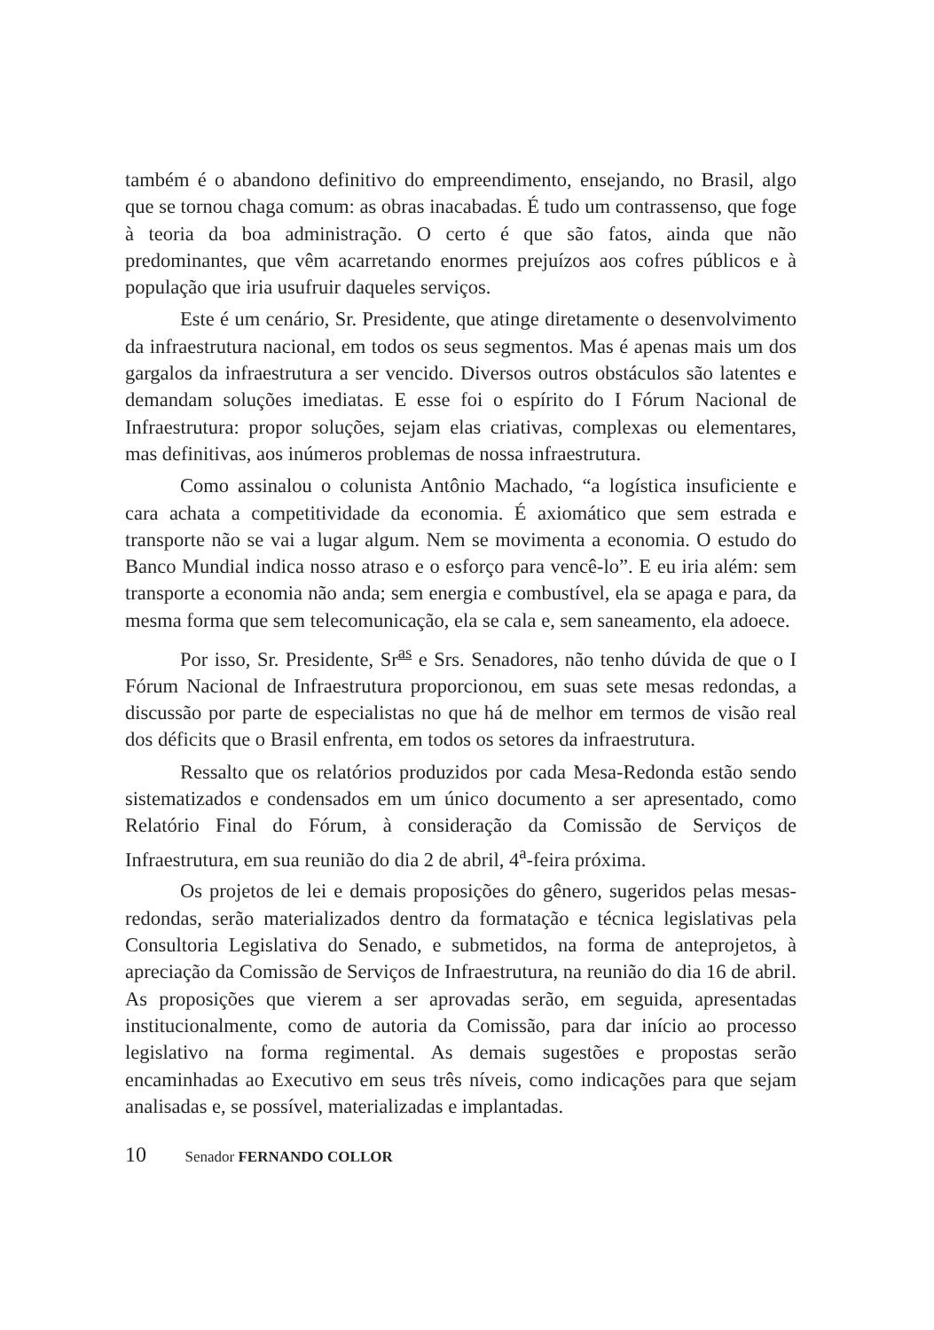também é o abandono definitivo do empreendimento, ensejando, no Brasil, algo que se tornou chaga comum: as obras inacabadas. É tudo um contrassenso, que foge à teoria da boa administração. O certo é que são fatos, ainda que não predominantes, que vêm acarretando enormes prejuízos aos cofres públicos e à população que iria usufruir daqueles serviços.
Este é um cenário, Sr. Presidente, que atinge diretamente o desenvolvimento da infraestrutura nacional, em todos os seus segmentos. Mas é apenas mais um dos gargalos da infraestrutura a ser vencido. Diversos outros obstáculos são latentes e demandam soluções imediatas. E esse foi o espírito do I Fórum Nacional de Infraestrutura: propor soluções, sejam elas criativas, complexas ou elementares, mas definitivas, aos inúmeros problemas de nossa infraestrutura.
Como assinalou o colunista Antônio Machado, “a logística insuficiente e cara achata a competitividade da economia. É axiomático que sem estrada e transporte não se vai a lugar algum. Nem se movimenta a economia. O estudo do Banco Mundial indica nosso atraso e o esforço para vencê-lo”. E eu iria além: sem transporte a economia não anda; sem energia e combustível, ela se apaga e para, da mesma forma que sem telecomunicação, ela se cala e, sem saneamento, ela adoece.
Por isso, Sr. Presidente, Sr<sup>as</sup> e Srs. Senadores, não tenho dúvida de que o I Fórum Nacional de Infraestrutura proporcionou, em suas sete mesas redondas, a discussão por parte de especialistas no que há de melhor em termos de visão real dos déficits que o Brasil enfrenta, em todos os setores da infraestrutura.
Ressalto que os relatórios produzidos por cada Mesa-Redonda estão sendo sistematizados e condensados em um único documento a ser apresentado, como Relatório Final do Fórum, à consideração da Comissão de Serviços de Infraestrutura, em sua reunião do dia 2 de abril, 4<sup>a</sup>-feira próxima.
Os projetos de lei e demais proposições do gênero, sugeridos pelas mesas-redondas, serão materializados dentro da formatação e técnica legislativas pela Consultoria Legislativa do Senado, e submetidos, na forma de anteprojetos, à apreciação da Comissão de Serviços de Infraestrutura, na reunião do dia 16 de abril. As proposições que vierem a ser aprovadas serão, em seguida, apresentadas institucionalmente, como de autoria da Comissão, para dar início ao processo legislativo na forma regimental. As demais sugestões e propostas serão encaminhadas ao Executivo em seus três níveis, como indicações para que sejam analisadas e, se possível, materializadas e implantadas.
10 Senador FERNANDO COLLOR